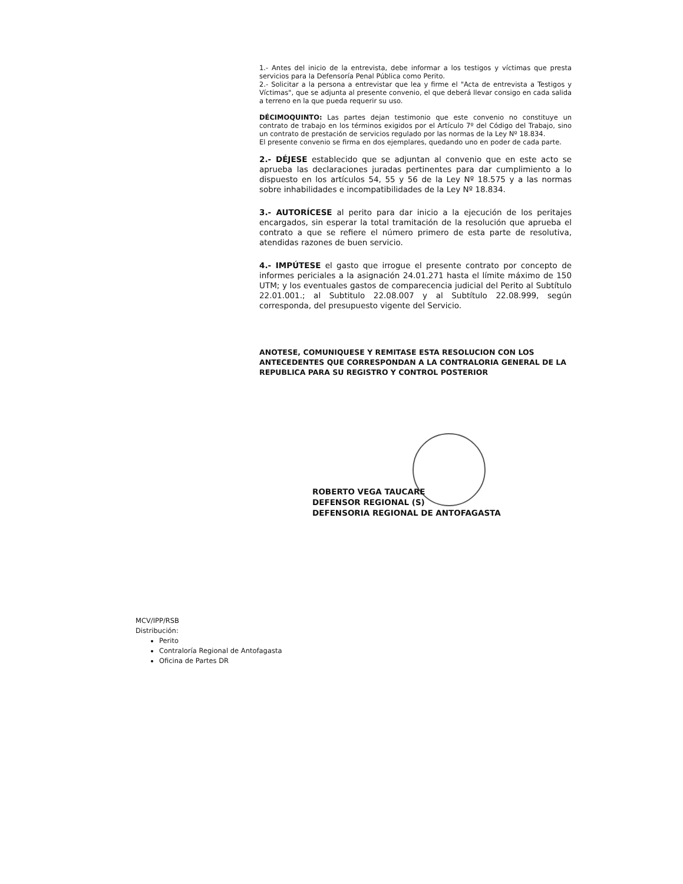1.- Antes del inicio de la entrevista, debe informar a los testigos y víctimas que presta servicios para la Defensoría Penal Pública como Perito.
2.- Solicitar a la persona a entrevistar que lea y firme el "Acta de entrevista a Testigos y Víctimas", que se adjunta al presente convenio, el que deberá llevar consigo en cada salida a terreno en la que pueda requerir su uso.
DÉCIMOQUINTO: Las partes dejan testimonio que este convenio no constituye un contrato de trabajo en los términos exigidos por el Artículo 7º del Código del Trabajo, sino un contrato de prestación de servicios regulado por las normas de la Ley Nº 18.834.
El presente convenio se firma en dos ejemplares, quedando uno en poder de cada parte.
2.- DÉJESE establecido que se adjuntan al convenio que en este acto se aprueba las declaraciones juradas pertinentes para dar cumplimiento a lo dispuesto en los artículos 54, 55 y 56 de la Ley Nº 18.575 y a las normas sobre inhabilidades e incompatibilidades de la Ley Nº 18.834.
3.- AUTORÍCESE al perito para dar inicio a la ejecución de los peritajes encargados, sin esperar la total tramitación de la resolución que aprueba el contrato a que se refiere el número primero de esta parte de resolutiva, atendidas razones de buen servicio.
4.- IMPÚTESE el gasto que irrogue el presente contrato por concepto de informes periciales a la asignación 24.01.271 hasta el límite máximo de 150 UTM; y los eventuales gastos de comparecencia judicial del Perito al Subtítulo 22.01.001.; al Subtitulo 22.08.007 y al Subtítulo 22.08.999, según corresponda, del presupuesto vigente del Servicio.
ANOTESE, COMUNIQUESE Y REMITASE ESTA RESOLUCION CON LOS ANTECEDENTES QUE CORRESPONDAN A LA CONTRALORIA GENERAL DE LA REPUBLICA PARA SU REGISTRO Y CONTROL POSTERIOR
ROBERTO VEGA TAUCARE
DEFENSOR REGIONAL (S)
DEFENSORIA REGIONAL DE ANTOFAGASTA
MCV/IPP/RSB
Distribución:
Perito
Contraloría Regional de Antofagasta
Oficina de Partes DR